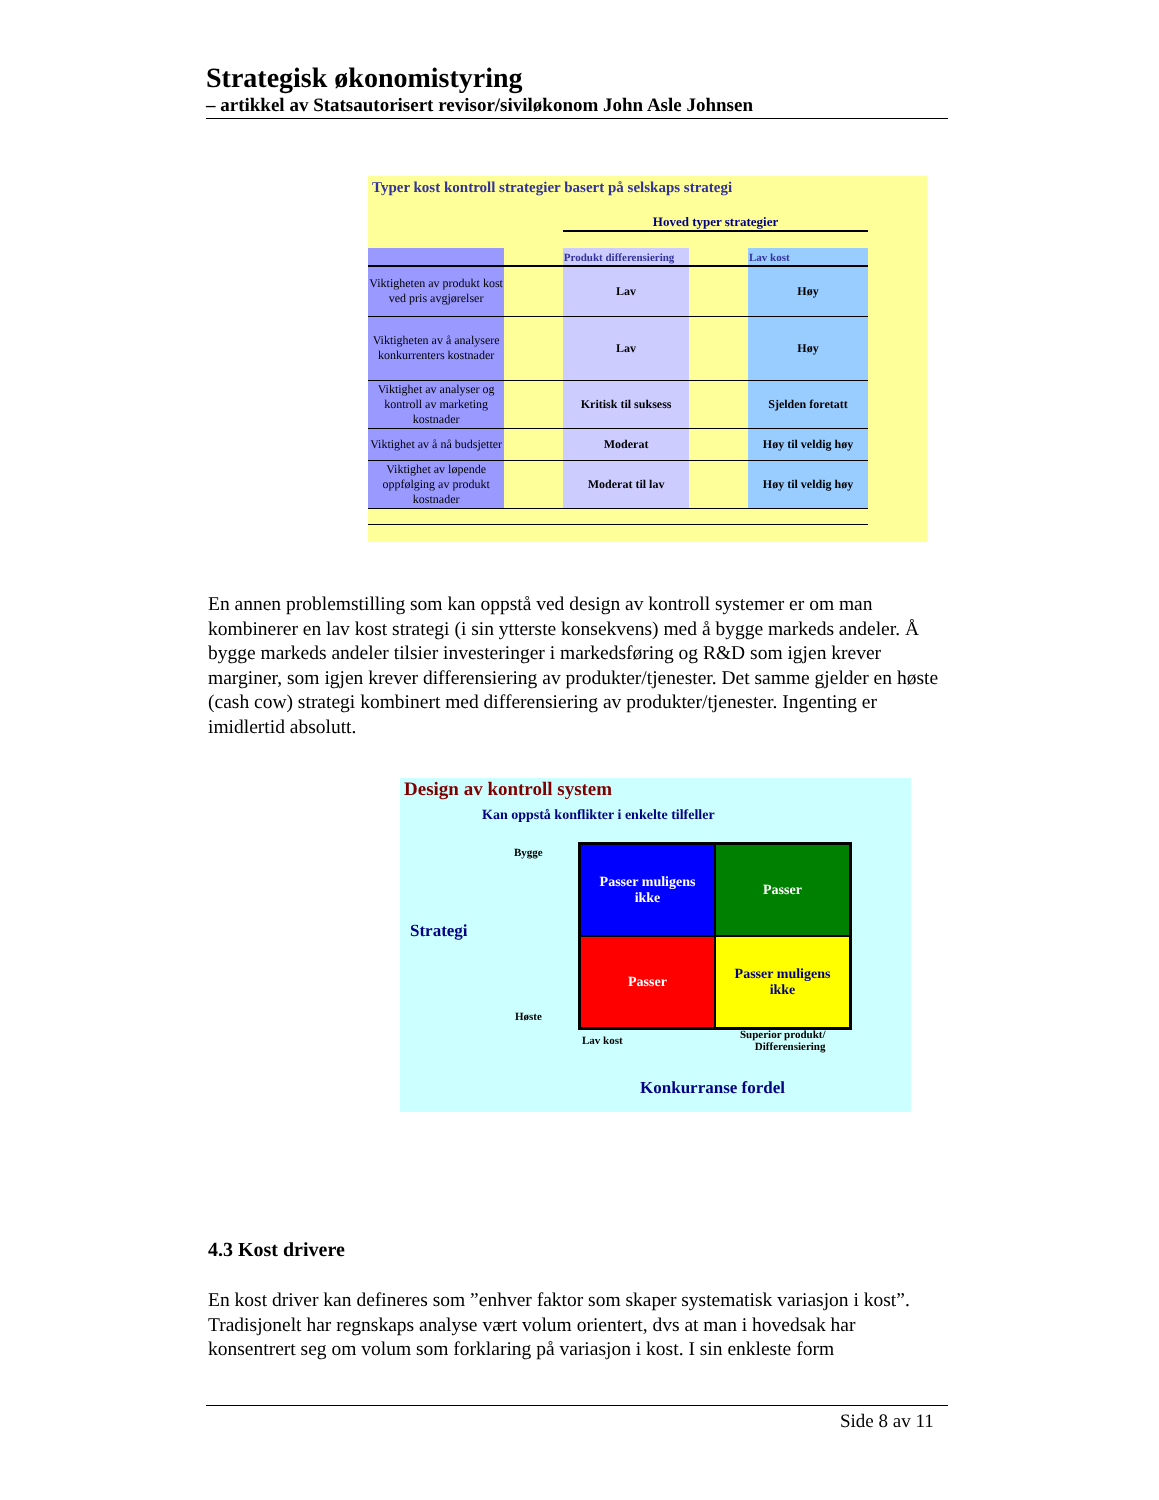Strategisk økonomistyring
– artikkel av Statsautorisert revisor/siviløkonom John Asle Johnsen
Typer kost kontroll strategier basert på selskaps strategi
Hoved typer strategier
| | | Produkt differensiering | | Lav kost |
| --- | --- | --- | --- | --- |
| Viktigheten av produkt kost ved pris avgjørelser | | Lav | | Høy |
| Viktigheten av å analysere konkurrenters kostnader | | Lav | | Høy |
| Viktighet av analyser og kontroll av marketing kostnader | | Kritisk til suksess | | Sjelden foretatt |
| Viktighet av å nå budsjetter | | Moderat | | Høy til veldig høy |
| Viktighet av løpende oppfølging av produkt kostnader | | Moderat til lav | | Høy til veldig høy |
En annen problemstilling som kan oppstå ved design av kontroll systemer er om man kombinerer en lav kost strategi (i sin ytterste konsekvens) med å bygge markeds andeler. Å bygge markeds andeler tilsier investeringer i markedsføring og R&D som igjen krever marginer, som igjen krever differensiering av produkter/tjenester. Det samme gjelder en høste (cash cow) strategi kombinert med differensiering av produkter/tjenester. Ingenting er imidlertid absolutt.
Design av kontroll system
Kan oppstå konflikter i enkelte tilfeller
Bygge
Strategi
Høste
Passer muligens
ikke
Passer
Passer
Passer muligens
ikke
Lav kost
Superior produkt/
Differensiering
Konkurranse fordel
4.3 Kost drivere
En kost driver kan defineres som ”enhver faktor som skaper systematisk variasjon i kost”. Tradisjonelt har regnskaps analyse vært volum orientert, dvs at man i hovedsak har konsentrert seg om volum som forklaring på variasjon i kost. I sin enkleste form
Side 8 av 11